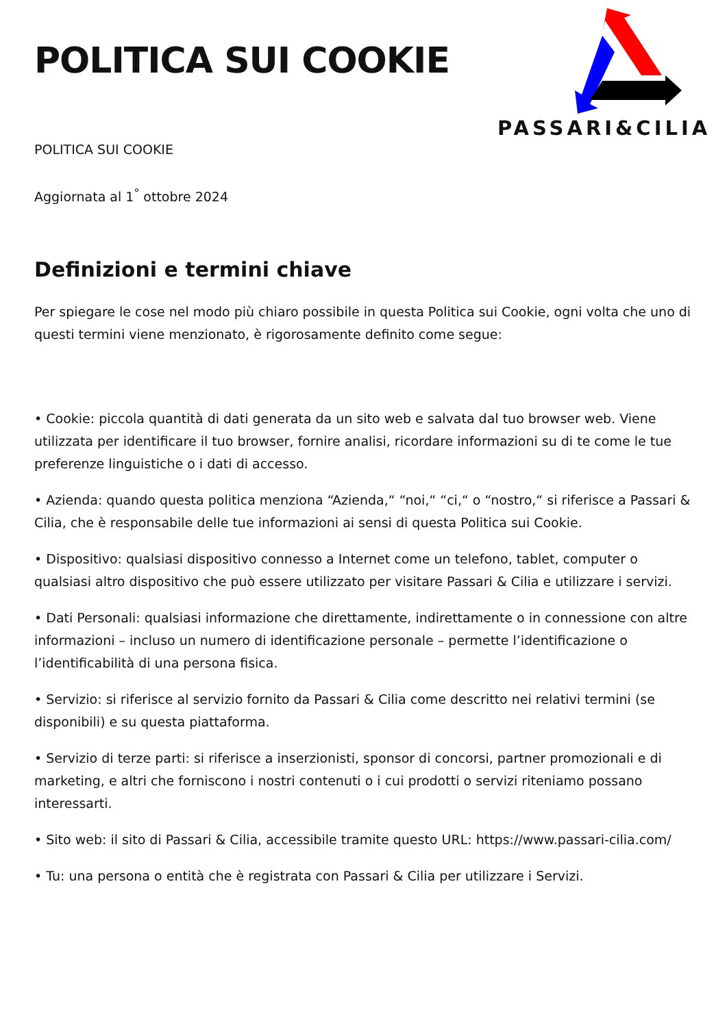POLITICA SUI COOKIE
PASSARI&CILIA
POLITICA SUI COOKIE
Aggiornata al 1<sup>°</sup> ottobre 2024
Definizioni e termini chiave
Per spiegare le cose nel modo più chiaro possibile in questa Politica sui Cookie, ogni volta che uno di questi termini viene menzionato, è rigorosamente definito come segue:
• Cookie: piccola quantità di dati generata da un sito web e salvata dal tuo browser web. Viene utilizzata per identificare il tuo browser, fornire analisi, ricordare informazioni su di te come le tue preferenze linguistiche o i dati di accesso.
• Azienda: quando questa politica menziona “Azienda,“ “noi,“ “ci,“ o “nostro,“ si riferisce a Passari & Cilia, che è responsabile delle tue informazioni ai sensi di questa Politica sui Cookie.
• Dispositivo: qualsiasi dispositivo connesso a Internet come un telefono, tablet, computer o qualsiasi altro dispositivo che può essere utilizzato per visitare Passari & Cilia e utilizzare i servizi.
• Dati Personali: qualsiasi informazione che direttamente, indirettamente o in connessione con altre informazioni – incluso un numero di identificazione personale – permette l’identificazione o l’identificabilità di una persona fisica.
• Servizio: si riferisce al servizio fornito da Passari & Cilia come descritto nei relativi termini (se disponibili) e su questa piattaforma.
• Servizio di terze parti: si riferisce a inserzionisti, sponsor di concorsi, partner promozionali e di marketing, e altri che forniscono i nostri contenuti o i cui prodotti o servizi riteniamo possano interessarti.
• Sito web: il sito di Passari & Cilia, accessibile tramite questo URL: https://www.passari-cilia.com/
• Tu: una persona o entità che è registrata con Passari & Cilia per utilizzare i Servizi.